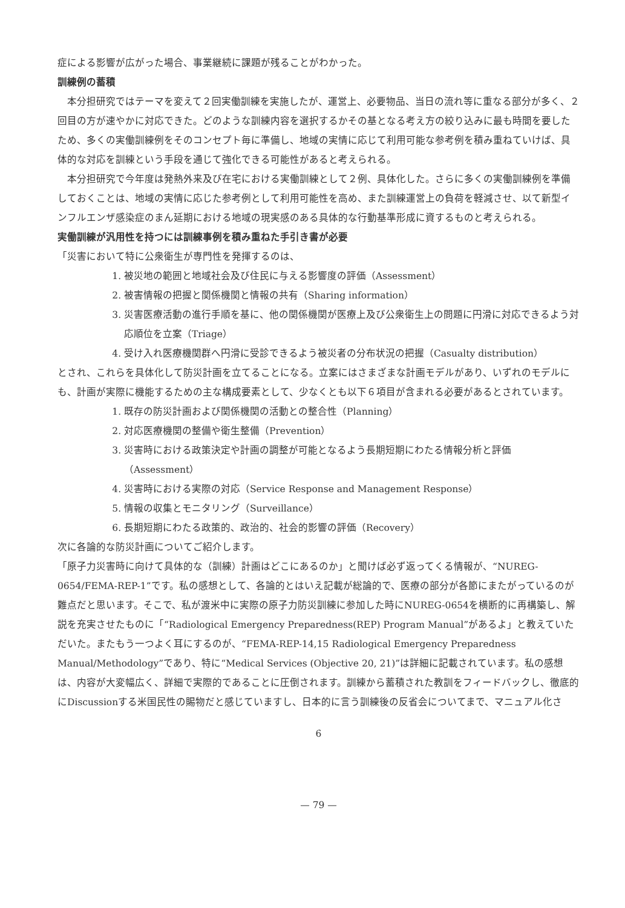症による影響が広がった場合、事業継続に課題が残ることがわかった。
訓練例の蓄積
本分担研究ではテーマを変えて２回実働訓練を実施したが、運営上、必要物品、当日の流れ等に重なる部分が多く、２回目の方が速やかに対応できた。どのような訓練内容を選択するかその基となる考え方の絞り込みに最も時間を要したため、多くの実働訓練例をそのコンセプト毎に準備し、地域の実情に応じて利用可能な参考例を積み重ねていけば、具体的な対応を訓練という手段を通じて強化できる可能性があると考えられる。
本分担研究で今年度は発熱外来及び在宅における実働訓練として２例、具体化した。さらに多くの実働訓練例を準備しておくことは、地域の実情に応じた参考例として利用可能性を高め、また訓練運営上の負荷を軽減させ、以て新型インフルエンザ感染症のまん延期における地域の現実感のある具体的な行動基準形成に資するものと考えられる。
実働訓練が汎用性を持つには訓練事例を積み重ねた手引き書が必要
「災害において特に公衆衛生が専門性を発揮するのは、
1. 被災地の範囲と地域社会及び住民に与える影響度の評価（Assessment）
2. 被害情報の把握と関係機関と情報の共有（Sharing information）
3. 災害医療活動の進行手順を基に、他の関係機関が医療上及び公衆衛生上の問題に円滑に対応できるよう対応順位を立案（Triage）
4. 受け入れ医療機関群へ円滑に受診できるよう被災者の分布状況の把握（Casualty distribution）
とされ、これらを具体化して防災計画を立てることになる。立案にはさまざまな計画モデルがあり、いずれのモデルにも、計画が実際に機能するための主な構成要素として、少なくとも以下６項目が含まれる必要があるとされています。
1. 既存の防災計画および関係機関の活動との整合性（Planning）
2. 対応医療機関の整備や衛生整備（Prevention）
3. 災害時における政策決定や計画の調整が可能となるよう長期短期にわたる情報分析と評価（Assessment）
4. 災害時における実際の対応（Service Response and Management Response）
5. 情報の収集とモニタリング（Surveillance）
6. 長期短期にわたる政策的、政治的、社会的影響の評価（Recovery）
次に各論的な防災計画についてご紹介します。
「原子力災害時に向けて具体的な（訓練）計画はどこにあるのか」と聞けば必ず返ってくる情報が、“NUREG-0654/FEMA-REP-1”です。私の感想として、各論的とはいえ記載が総論的で、医療の部分が各節にまたがっているのが難点だと思います。そこで、私が渡米中に実際の原子力防災訓練に参加した時にNUREG-0654を横断的に再構築し、解説を充実させたものに「“Radiological Emergency Preparedness(REP) Program Manual”があるよ」と教えていただいた。またもう一つよく耳にするのが、“FEMA-REP-14,15 Radiological Emergency Preparedness Manual/Methodology”であり、特に“Medical Services (Objective 20, 21)”は詳細に記載されています。私の感想は、内容が大変幅広く、詳細で実際的であることに圧倒されます。訓練から蓄積された教訓をフィードバックし、徹底的にDiscussionする米国民性の賜物だと感じていますし、日本的に言う訓練後の反省会についてまで、マニュアル化さ
6
— 79 —